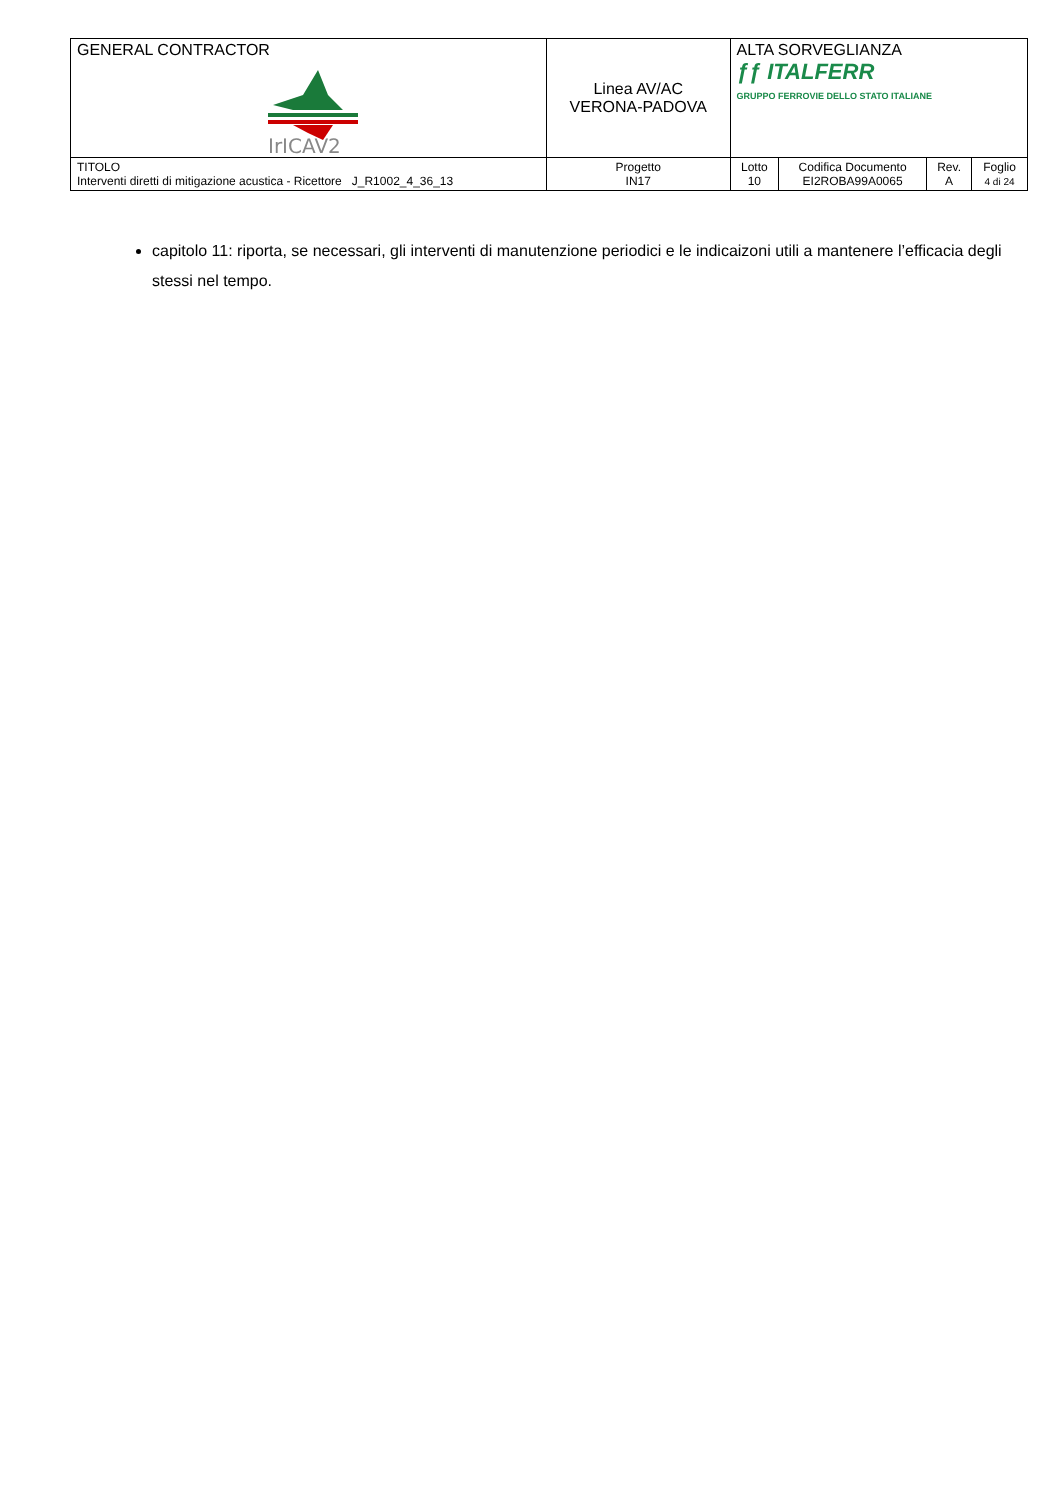| GENERAL CONTRACTOR IrICAV2 | Linea AV/AC VERONA-PADOVA | | ALTA SORVEGLIANZA ƒƒ ITALFERR GRUPPO FERROVIE DELLO STATO ITALIANE | | | |
| TITOLO Interventi diretti di mitigazione acustica - Ricettore J_R1002_4_36_13 | | Progetto IN17 | Lotto 10 | Codifica Documento EI2ROBA99A0065 | Rev. A | Foglio 4 di 24 |
capitolo 11: riporta, se necessari, gli interventi di manutenzione periodici e le indicaizoni utili a mantenere l’efficacia degli stessi nel tempo.